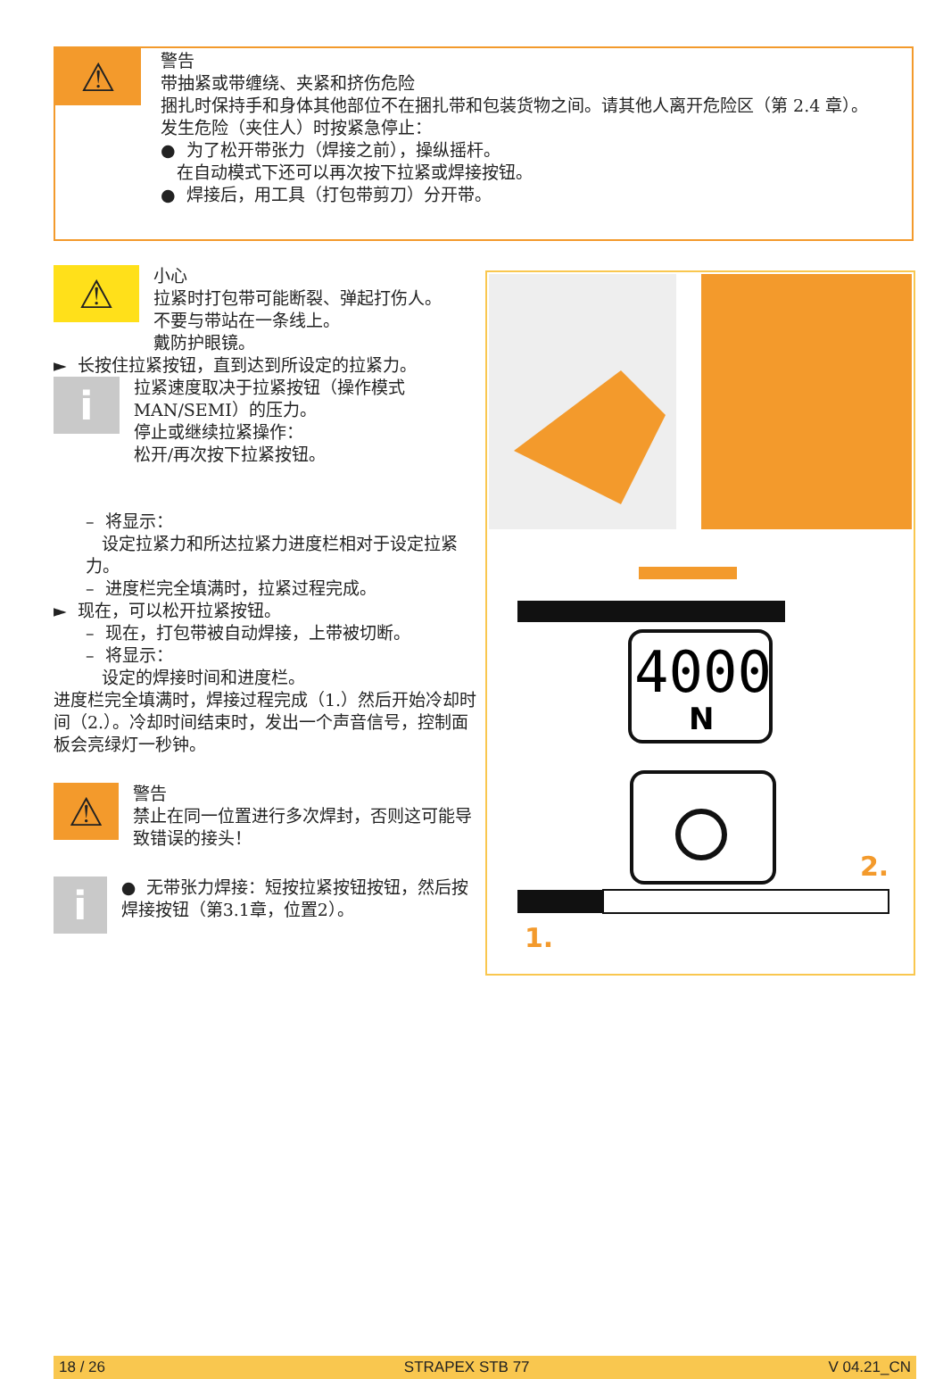⚠
警告
带抽紧或带缠绕、夹紧和挤伤危险
捆扎时保持手和身体其他部位不在捆扎带和包装货物之间。请其他人离开危险区（第 2.4 章）。
发生危险（夹住人）时按紧急停止：
● 为了松开带张力（焊接之前），操纵摇杆。
在自动模式下还可以再次按下拉紧或焊接按钮。
● 焊接后，用工具（打包带剪刀）分开带。
⚠
小心
拉紧时打包带可能断裂、弹起打伤人。
不要与带站在一条线上。
戴防护眼镜。
► 长按住拉紧按钮，直到达到所设定的拉紧力。
i
拉紧速度取决于拉紧按钮（操作模式MAN/SEMI）的压力。
停止或继续拉紧操作：
松开/再次按下拉紧按钮。
– 将显示：
设定拉紧力和所达拉紧力进度栏相对于设定拉紧力。
– 进度栏完全填满时，拉紧过程完成。
► 现在，可以松开拉紧按钮。
– 现在，打包带被自动焊接，上带被切断。
– 将显示：
设定的焊接时间和进度栏。
进度栏完全填满时，焊接过程完成（1.）然后开始冷却时间（2.）。冷却时间结束时，发出一个声音信号，控制面板会亮绿灯一秒钟。
⚠
警告
禁止在同一位置进行多次焊封，否则这可能导致错误的接头！
i
● 无带张力焊接：短按拉紧按钮按钮，然后按焊接按钮（第3.1章，位置2）。
4000
N
2.
1.
18 / 26 STRAPEX STB 77 V 04.21_CN